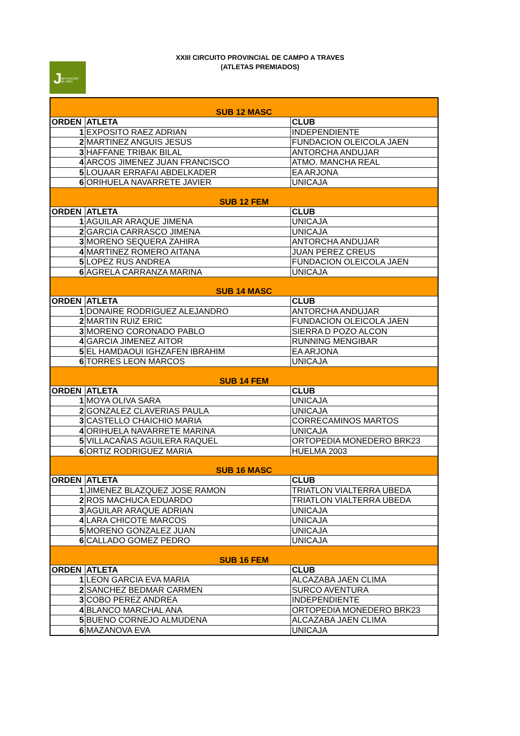J DIPUTACIÓN
DE JAÉN
XXIII CIRCUITO PROVINCIAL DE CAMPO A TRAVES
(ATLETAS PREMIADOS)
| SUB 12 MASC | | |
| ORDEN | ATLETA | CLUB |
| 1 | EXPOSITO RAEZ ADRIAN | INDEPENDIENTE |
| 2 | MARTINEZ ANGUIS JESUS | FUNDACION OLEICOLA JAEN |
| 3 | HAFFANE TRIBAK BILAL | ANTORCHA ANDUJAR |
| 4 | ARCOS JIMENEZ JUAN FRANCISCO | ATMO. MANCHA REAL |
| 5 | LOUAAR ERRAFAI ABDELKADER | EA ARJONA |
| 6 | ORIHUELA NAVARRETE JAVIER | UNICAJA |
| SUB 12 FEM | | |
| ORDEN | ATLETA | CLUB |
| 1 | AGUILAR ARAQUE JIMENA | UNICAJA |
| 2 | GARCIA CARRASCO JIMENA | UNICAJA |
| 3 | MORENO SEQUERA ZAHIRA | ANTORCHA ANDUJAR |
| 4 | MARTINEZ ROMERO AITANA | JUAN PEREZ CREUS |
| 5 | LOPEZ RUS ANDREA | FUNDACION OLEICOLA JAEN |
| 6 | AGRELA CARRANZA MARINA | UNICAJA |
| SUB 14 MASC | | |
| ORDEN | ATLETA | CLUB |
| 1 | DONAIRE RODRIGUEZ ALEJANDRO | ANTORCHA ANDUJAR |
| 2 | MARTIN RUIZ ERIC | FUNDACION OLEICOLA JAEN |
| 3 | MORENO CORONADO PABLO | SIERRA D POZO ALCON |
| 4 | GARCIA JIMENEZ AITOR | RUNNING MENGIBAR |
| 5 | EL HAMDAOUI IGHZAFEN IBRAHIM | EA ARJONA |
| 6 | TORRES LEON MARCOS | UNICAJA |
| SUB 14 FEM | | |
| ORDEN | ATLETA | CLUB |
| 1 | MOYA OLIVA SARA | UNICAJA |
| 2 | GONZALEZ CLAVERIAS PAULA | UNICAJA |
| 3 | CASTELLO CHAICHIO MARIA | CORRECAMINOS MARTOS |
| 4 | ORIHUELA NAVARRETE MARINA | UNICAJA |
| 5 | VILLACAÑAS AGUILERA RAQUEL | ORTOPEDIA MONEDERO BRK23 |
| 6 | ORTIZ RODRIGUEZ MARIA | HUELMA 2003 |
| SUB 16 MASC | | |
| ORDEN | ATLETA | CLUB |
| 1 | JIMENEZ BLAZQUEZ JOSE RAMON | TRIATLON VIALTERRA UBEDA |
| 2 | ROS MACHUCA EDUARDO | TRIATLON VIALTERRA UBEDA |
| 3 | AGUILAR ARAQUE ADRIAN | UNICAJA |
| 4 | LARA CHICOTE MARCOS | UNICAJA |
| 5 | MORENO GONZALEZ JUAN | UNICAJA |
| 6 | CALLADO GOMEZ PEDRO | UNICAJA |
| SUB 16 FEM | | |
| ORDEN | ATLETA | CLUB |
| 1 | LEON GARCIA EVA MARIA | ALCAZABA JAEN CLIMA |
| 2 | SANCHEZ BEDMAR CARMEN | SURCO AVENTURA |
| 3 | COBO PEREZ ANDREA | INDEPENDIENTE |
| 4 | BLANCO MARCHAL ANA | ORTOPEDIA MONEDERO BRK23 |
| 5 | BUENO CORNEJO ALMUDENA | ALCAZABA JAEN CLIMA |
| 6 | MAZANOVA EVA | UNICAJA |